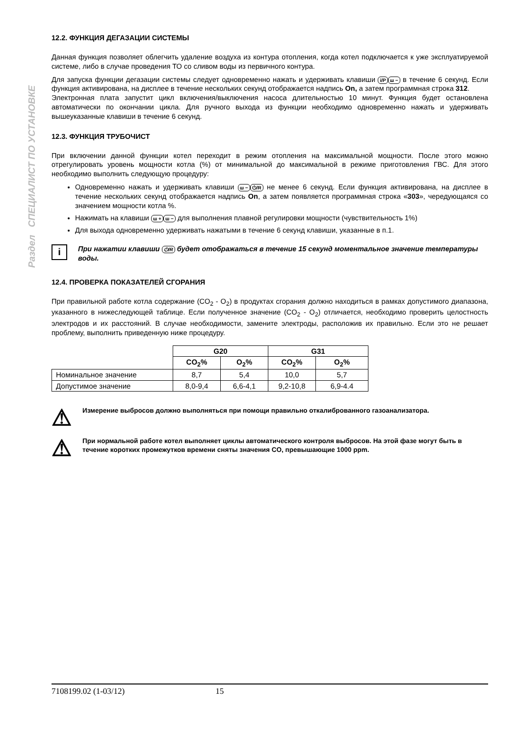Раздел СПЕЦИАЛИСТ ПО УСТАНОВКЕ
12.2. ФУНКЦИЯ ДЕГАЗАЦИИ СИСТЕМЫ
Данная функция позволяет облегчить удаление воздуха из контура отопления, когда котел подключается к уже эксплуатируемой системе, либо в случае проведения ТО со сливом воды из первичного контура.
Для запуска функции дегазации системы следует одновременно нажать и удерживать клавиши i/P ш − в течение 6 секунд. Если функция активирована, на дисплее в течение нескольких секунд отображается надпись On, а затем программная строка 312.
Электронная плата запустит цикл включения/выключения насоса длительностью 10 минут. Функция будет остановлена автоматически по окончании цикла. Для ручного выхода из функции необходимо одновременно нажать и удерживать вышеуказанные клавиши в течение 6 секунд.
12.3. ФУНКЦИЯ ТРУБОЧИСТ
При включении данной функции котел переходит в режим отопления на максимальной мощности. После этого можно отрегулировать уровень мощности котла (%) от минимальной до максимальной в режиме приготовления ГВС. Для этого необходимо выполнить следующую процедуру:
Одновременно нажать и удерживать клавиши ш − ⏻/R не менее 6 секунд. Если функция активирована, на дисплее в течение нескольких секунд отображается надпись On, а затем появляется программная строка «303», чередующаяся со значением мощности котла %.
Нажимать на клавиши ш + ш − для выполнения плавной регулировки мощности (чувствительность 1%)
Для выхода одновременно удерживать нажатыми в течение 6 секунд клавиши, указанные в п.1.
i
При нажатии клавиши ⏻/R будет отображаться в течение 15 секунд моментальное значение температуры воды.
12.4. ПРОВЕРКА ПОКАЗАТЕЛЕЙ СГОРАНИЯ
При правильной работе котла содержание (CO<sub>2</sub> - O<sub>2</sub>) в продуктах сгорания должно находиться в рамках допустимого диапазона, указанного в нижеследующей таблице. Если полученное значение (CO<sub>2</sub> - O<sub>2</sub>) отличается, необходимо проверить целостность электродов и их расстояний. В случае необходимости, замените электроды, расположив их правильно. Если это не решает проблему, выполнить приведенную ниже процедуру.
| | G20 | | G31 | |
| | CO<sub>2</sub>% | O<sub>2</sub>% | CO<sub>2</sub>% | O<sub>2</sub>% |
| Номинальное значение | 8,7 | 5,4 | 10,0 | 5,7 |
| Допустимое значение | 8,0-9,4 | 6,6-4,1 | 9,2-10,8 | 6,9-4.4 |
⚠
Измерение выбросов должно выполняться при помощи правильно откалиброванного газоанализатора.
⚠
При нормальной работе котел выполняет циклы автоматического контроля выбросов. На этой фазе могут быть в течение коротких промежутков времени сняты значения CO, превышающие 1000 ppm.
7108199.02 (1-03/12) 15